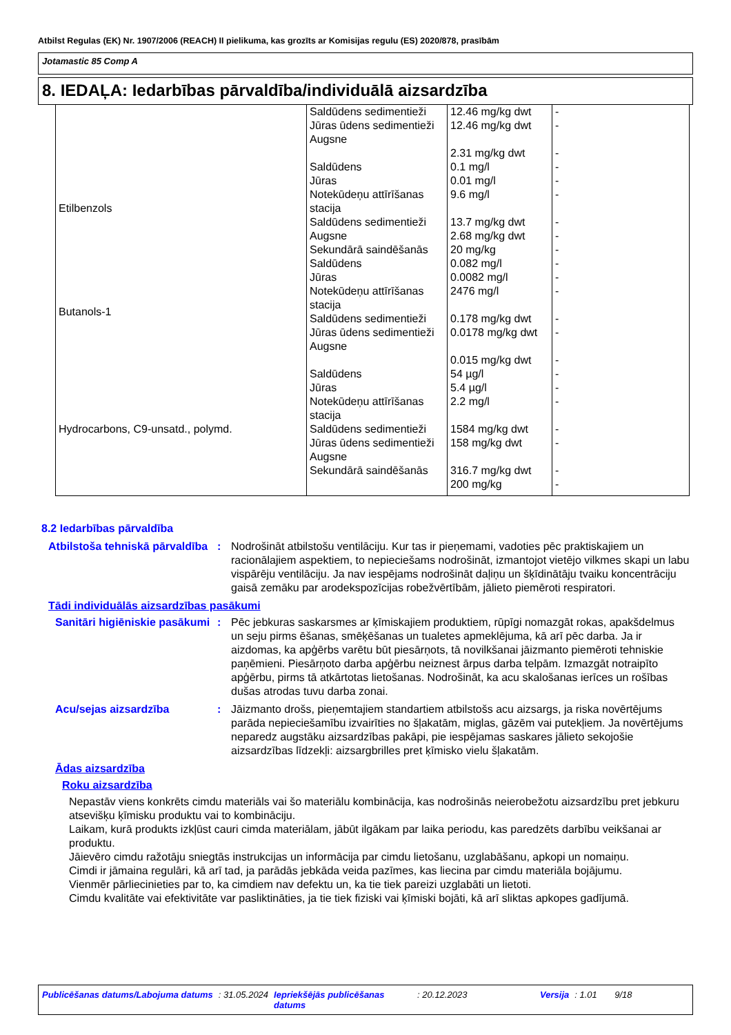Atbilst Regulas (EK) Nr. 1907/2006 (REACH) II pielikuma, kas grozīts ar Komisijas regulu (ES) 2020/878, prasībām
Jotamastic 85 Comp A
8. IEDAĻA: Iedarbības pārvaldība/individuālā aizsardzība
| | Saldūdens sedimentieži Jūras ūdens sedimentieži Augsne | 12.46 mg/kg dwt 12.46 mg/kg dwt 2.31 mg/kg dwt | - - - |
| Etilbenzols | Saldūdens Jūras Notekūdeņu attīrīšanas stacija Saldūdens sedimentieži Augsne Sekundārā saindēšanās | 0.1 mg/l 0.01 mg/l 9.6 mg/l 13.7 mg/kg dwt 2.68 mg/kg dwt 20 mg/kg | - - - - - - |
| Butanols-1 | Saldūdens Jūras Notekūdeņu attīrīšanas stacija Saldūdens sedimentieži Jūras ūdens sedimentieži Augsne | 0.082 mg/l 0.0082 mg/l 2476 mg/l 0.178 mg/kg dwt 0.0178 mg/kg dwt 0.015 mg/kg dwt | - - - - - - |
| Hydrocarbons, C9-unsatd., polymd. | Saldūdens Jūras Notekūdeņu attīrīšanas stacija Saldūdens sedimentieži Jūras ūdens sedimentieži Augsne Sekundārā saindēšanās | 54 µg/l 5.4 µg/l 2.2 mg/l 1584 mg/kg dwt 158 mg/kg dwt 316.7 mg/kg dwt 200 mg/kg | - - - - - - - |
8.2 Iedarbības pārvaldība
Atbilstoša tehniskā pārvaldība
: Nodrošināt atbilstošu ventilāciju. Kur tas ir pieņemami, vadoties pēc praktiskajiem un racionālajiem aspektiem, to nepieciešams nodrošināt, izmantojot vietējo vilkmes skapi un labu vispārēju ventilāciju. Ja nav iespējams nodrošināt daļiņu un šķīdinātāju tvaiku koncentrāciju gaisā zemāku par arodekspozīcijas robežvērtībām, jālieto piemēroti respiratori.
Tādi individuālās aizsardzības pasākumi
Sanitāri higiēniskie pasākumi
: Pēc jebkuras saskarsmes ar ķīmiskajiem produktiem, rūpīgi nomazgāt rokas, apakšdelmus un seju pirms ēšanas, smēķēšanas un tualetes apmeklējuma, kā arī pēc darba. Ja ir aizdomas, ka apģērbs varētu būt piesārņots, tā novilkšanai jāizmanto piemēroti tehniskie paņēmieni. Piesārņoto darba apģērbu neiznest ārpus darba telpām. Izmazgāt notraipīto apģērbu, pirms tā atkārtotas lietošanas. Nodrošināt, ka acu skalošanas ierīces un rošības dušas atrodas tuvu darba zonai.
Acu/sejas aizsardzība : Jāizmanto drošs, pieņemtajiem standartiem atbilstošs acu aizsargs, ja riska novērtējums parāda nepieciešamību izvairīties no šļakatām, miglas, gāzēm vai putekļiem. Ja novērtējums neparedz augstāku aizsardzības pakāpi, pie iespējamas saskares jālieto sekojošie aizsardzības līdzekļi: aizsargbrilles pret ķīmisko vielu šļakatām.
Ādas aizsardzība
Roku aizsardzība
Nepastāv viens konkrēts cimdu materiāls vai šo materiālu kombinācija, kas nodrošinās neierobežotu aizsardzību pret jebkuru atsevišķu ķīmisku produktu vai to kombināciju.
Laikam, kurā produkts izkļūst cauri cimda materiālam, jābūt ilgākam par laika periodu, kas paredzēts darbību veikšanai ar produktu.
Jāievēro cimdu ražotāju sniegtās instrukcijas un informācija par cimdu lietošanu, uzglabāšanu, apkopi un nomaiņu.
Cimdi ir jāmaina regulāri, kā arī tad, ja parādās jebkāda veida pazīmes, kas liecina par cimdu materiāla bojājumu.
Vienmēr pārliecinieties par to, ka cimdiem nav defektu un, ka tie tiek pareizi uzglabāti un lietoti.
Cimdu kvalitāte vai efektivitāte var pasliktināties, ja tie tiek fiziski vai ķīmiski bojāti, kā arī sliktas apkopes gadījumā.
Publicēšanas datums/Labojuma datums: 31.05.2024 Iepriekšējās publicēšanas datums: 20.12.2023 Versija: 1.01 9/18